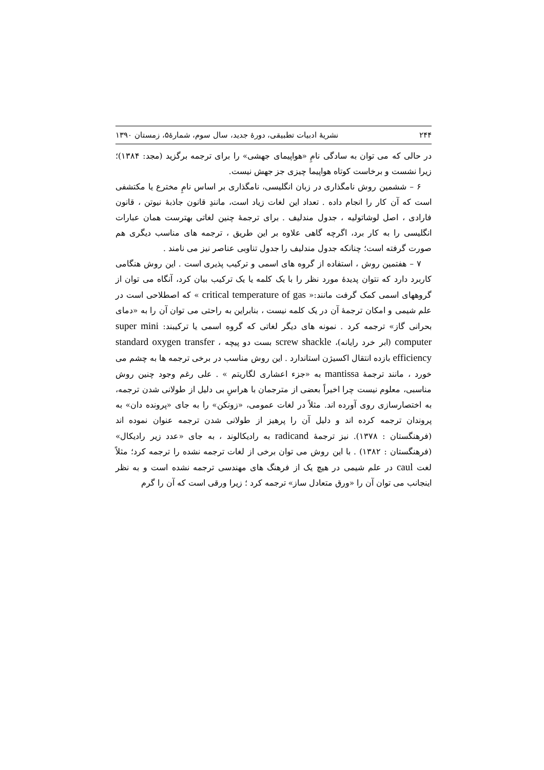۲۴۴ نشریهٔ ادبیات تطبیقی، دورهٔ جدید، سال سوم، شمارهٔ۵، زمستان ۱۳۹۰
در حالی که می توان به سادگی نامِ «هواپیمای جهشی» را برای ترجمه برگزید (مجد: ۱۳۸۴)؛ زیرا نشست و برخاست کوتاه هواپیما چیزی جز جهش نیست.
۶ – ششمین روش نامگذاری در زبان انگلیسی، نامگذاری بر اساس نامِ مخترع یا مکتشفی است که آن کار را انجام داده . تعداد این لغات زیاد است، مانندِ قانون جاذبهٔ نیوتن ، قانون فارادی ، اصل لوشاتولیه ، جدول مندلیف . برای ترجمهٔ چنین لغاتی بهترست همان عبارات انگلیسی را به کار برد، اگرچه گاهی علاوه بر این طریق ، ترجمه های مناسب دیگری هم صورت گرفته است؛ چنانکه جدول مندلیف را جدول تناوبی عناصر نیز می نامند .
۷ – هفتمین روش ، استفاده از گروه های اسمی و ترکیب پذیری است . این روش هنگامی کاربرد دارد که نتوان پدیدهٔ مورد نظر را با یک کلمه یا یک ترکیب بیان کرد، آنگاه می توان از گروههای اسمی کمک گرفت مانند:« critical temperature of gas » که اصطلاحی است در علم شیمی و امکان ترجمهٔ آن در یک کلمه نیست ، بنابراین به راحتی می توان آن را به «دمای بحرانی گاز» ترجمه کرد . نمونه های دیگر لغاتی که گروه اسمی یا ترکیبند: super mini computer (ابر خرد رایانه)، screw shackle بست دو پیچه ، standard oxygen transfer efficiency بازده انتقال اکسیژن استاندارد . این روش مناسب در برخی ترجمه ها به چشم می خورد ، مانند ترجمهٔ mantissa به «جزء اعشاری لگاریتم » . علی رغم وجود چنین روش مناسبی، معلوم نیست چرا اخیراً بعضی از مترجمان با هراسِ بی دلیل از طولانی شدن ترجمه، به اختصارسازی روی آورده اند. مثلاً در لغات عمومی، «زونکن» را به جای «پرونده دان» به پروندان ترجمه کرده اند و دلیل آن را پرهیز از طولانی شدن ترجمه عنوان نموده اند (فرهنگستان : ۱۳۷۸). نیز ترجمهٔ radicand به رادیکالوند ، به جای «عدد زیر رادیکال» (فرهنگستان : ۱۳۸۲) . با این روش می توان برخی از لغات ترجمه نشده را ترجمه کرد؛ مثلاً لغت caul در علم شیمی در هیچ یک از فرهنگ های مهندسی ترجمه نشده است و به نظر اینجانب می توان آن را «ورق متعادل ساز» ترجمه کرد ؛ زیرا ورقی است که آن را گرم